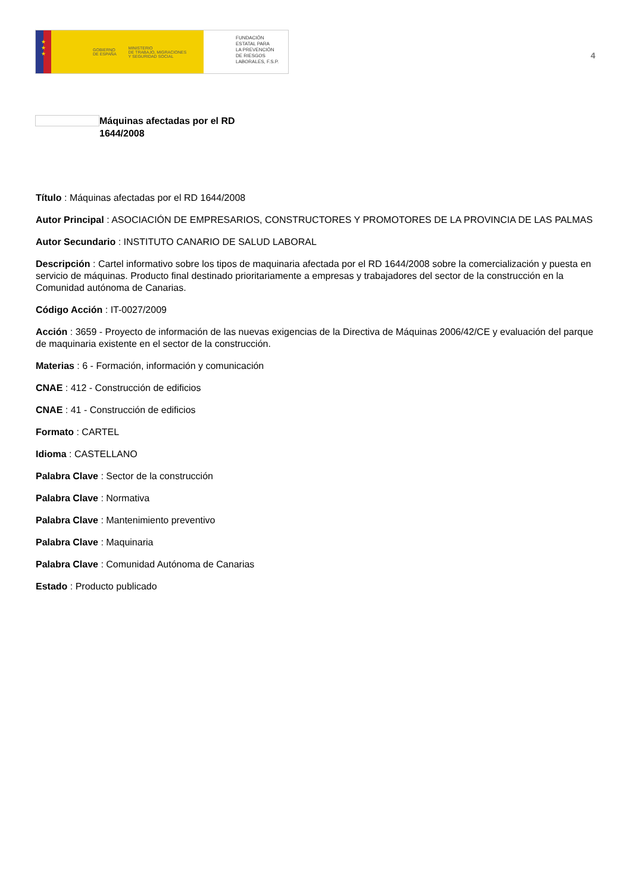★
★
★
GOBIERNO
DE ESPAÑA MINISTERIO
DE TRABAJO, MIGRACIONES
Y SEGURIDAD SOCIAL
FUNDACIÓN
ESTATAL PARA
LA PREVENCIÓN
DE RIESGOS
LABORALES, F.S.P.
4
Máquinas afectadas por el RD
1644/2008
Título : Máquinas afectadas por el RD 1644/2008
Autor Principal : ASOCIACIÓN DE EMPRESARIOS, CONSTRUCTORES Y PROMOTORES DE LA PROVINCIA DE LAS PALMAS
Autor Secundario : INSTITUTO CANARIO DE SALUD LABORAL
Descripción : Cartel informativo sobre los tipos de maquinaria afectada por el RD 1644/2008 sobre la comercialización y puesta en servicio de máquinas. Producto final destinado prioritariamente a empresas y trabajadores del sector de la construcción en la Comunidad autónoma de Canarias.
Código Acción : IT-0027/2009
Acción : 3659 - Proyecto de información de las nuevas exigencias de la Directiva de Máquinas 2006/42/CE y evaluación del parque de maquinaria existente en el sector de la construcción.
Materias : 6 - Formación, información y comunicación
CNAE : 412 - Construcción de edificios
CNAE : 41 - Construcción de edificios
Formato : CARTEL
Idioma : CASTELLANO
Palabra Clave : Sector de la construcción
Palabra Clave : Normativa
Palabra Clave : Mantenimiento preventivo
Palabra Clave : Maquinaria
Palabra Clave : Comunidad Autónoma de Canarias
Estado : Producto publicado